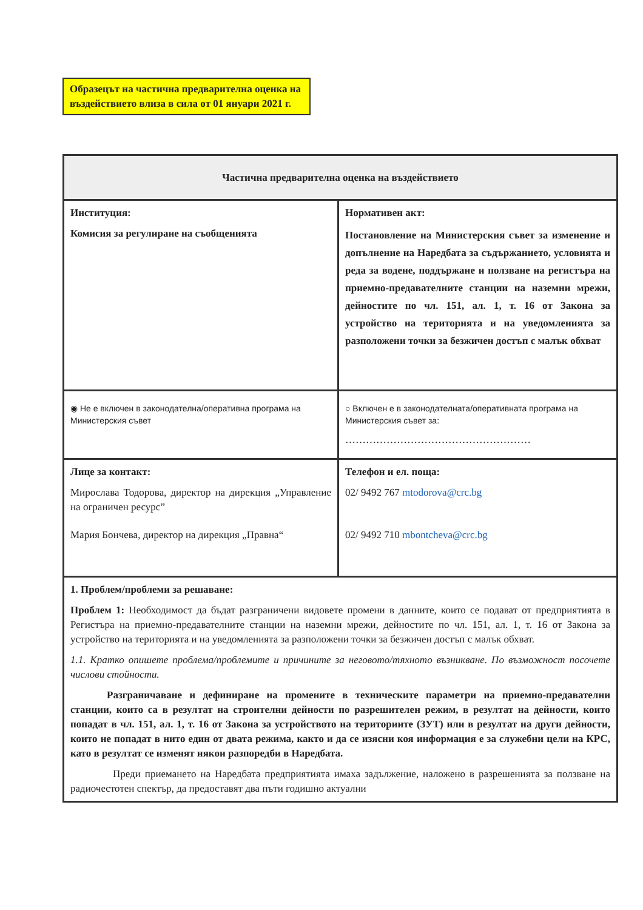Образецът на частична предварителна оценка на въздействието влиза в сила от 01 януари 2021 г.
| Частична предварителна оценка на въздействието | |
| --- | --- |
| Институция: Комисия за регулиране на съобщенията | Нормативен акт: Постановление на Министерския съвет за изменение и допълнение на Наредбата за съдържанието, условията и реда за водене, поддържане и ползване на регистъра на приемно-предавателните станции на наземни мрежи, дейностите по чл. 151, ал. 1, т. 16 от Закона за устройство на територията и на уведомленията за разположени точки за безжичен достъп с малък обхват |
| ◉ Не е включен в законодателна/оперативна програма на Министерския съвет | ○ Включен е в законодателната/оперативната програма на Министерския съвет за: ……………………………………………… |
| Лице за контакт: Мирослава Тодорова, директор на дирекция „Управление на ограничен ресурс” Мария Бончева, директор на дирекция „Правна“ | Телефон и ел. поща: 02/ 9492 767 mtodorova@crc.bg 02/ 9492 710 mbontcheva@crc.bg |
| 1. Проблем/проблеми за решаване: Проблем 1: Необходимост да бъдат разграничени видовете промени в данните, които се подават от предприятията в Регистъра на приемно-предавателните станции на наземни мрежи, дейностите по чл. 151, ал. 1, т. 16 от Закона за устройство на територията и на уведомленията за разположени точки за безжичен достъп с малък обхват. 1.1. Кратко опишете проблема/проблемите и причините за неговото/тяхното възникване. По възможност посочете числови стойности. Разграничаване и дефиниране на промените в техническите параметри на приемно-предавателни станции, които са в резултат на строителни дейности по разрешителен режим, в резултат на дейности, които попадат в чл. 151, ал. 1, т. 16 от Закона за устройството на териториите (ЗУТ) или в резултат на други дейности, които не попадат в нито един от двата режима, както и да се изясни коя информация е за служебни цели на КРС, като в резултат се изменят някои разпоредби в Наредбата. Преди приемането на Наредбата предприятията имаха задължение, наложено в разрешенията за ползване на радиочестотен спектър, да предоставят два пъти годишно актуални | |